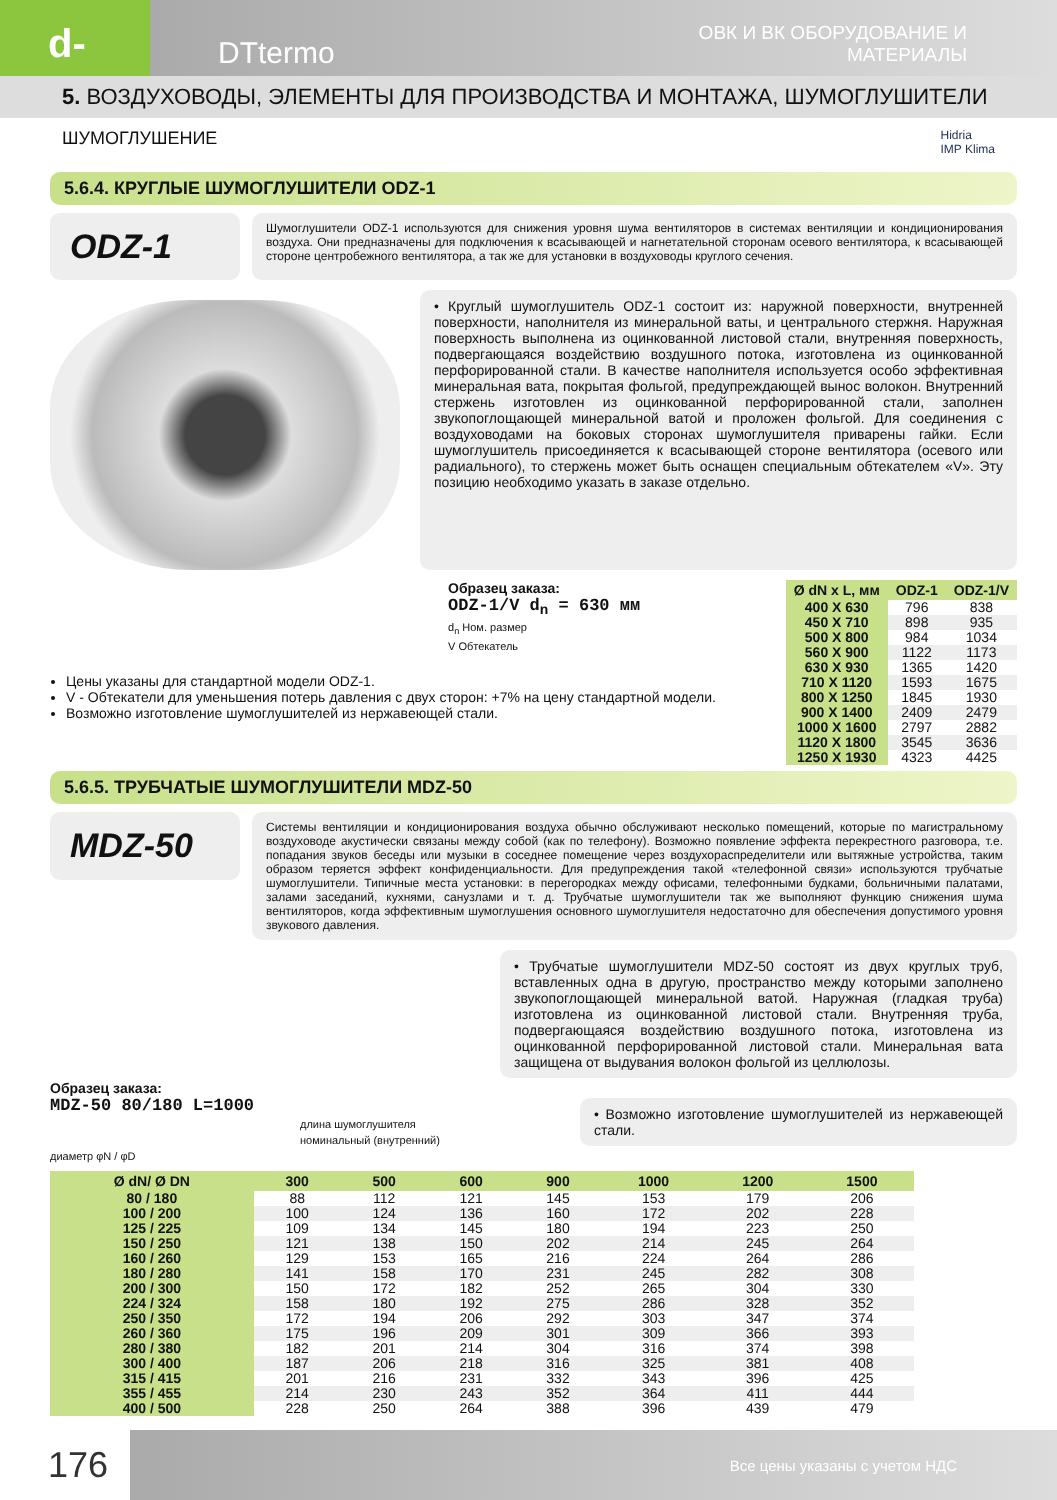d-
DTtermo
ОВК И ВК ОБОРУДОВАНИЕ И МАТЕРИАЛЫ
5. ВОЗДУХОВОДЫ, ЭЛЕМЕНТЫ ДЛЯ ПРОИЗВОДСТВА И МОНТАЖА, ШУМОГЛУШИТЕЛИ
ШУМОГЛУШЕНИЕ Hidria
IMP Klima
5.6.4. КРУГЛЫЕ ШУМОГЛУШИТЕЛИ ODZ-1
ODZ-1
Шумоглушители ODZ-1 используются для снижения уровня шума вентиляторов в системах вентиляции и кондиционирования воздуха. Они предназначены для подключения к всасывающей и нагнетательной сторонам осевого вентилятора, к всасывающей стороне центробежного вентилятора, а так же для установки в воздуховоды круглого сечения.
• Круглый шумоглушитель ODZ-1 состоит из: наружной поверхности, внутренней поверхности, наполнителя из минеральной ваты, и центрального стержня. Наружная поверхность выполнена из оцинкованной листовой стали, внутренняя поверхность, подвергающаяся воздействию воздушного потока, изготовлена из оцинкованной перфорированной стали. В качестве наполнителя используется особо эффективная минеральная вата, покрытая фольгой, предупреждающей вынос волокон. Внутренний стержень изготовлен из оцинкованной перфорированной стали, заполнен звукопоглощающей минеральной ватой и проложен фольгой. Для соединения с воздуховодами на боковых сторонах шумоглушителя приварены гайки. Если шумоглушитель присоединяется к всасывающей стороне вентилятора (осевого или радиального), то стержень может быть оснащен специальным обтекателем «V». Эту позицию необходимо указать в заказе отдельно.
Образец заказа:
ODZ-1/V d<sub>n</sub> = 630 мм
d<sub>n</sub> Ном. размер
V Обтекатель
Цены указаны для стандартной модели ODZ-1.
V - Обтекатели для уменьшения потерь давления с двух сторон: +7% на цену стандартной модели.
Возможно изготовление шумоглушителей из нержавеющей стали.
| Ø dN x L, мм | ODZ-1 | ODZ-1/V |
| --- | --- | --- |
| 400 X 630 | 796 | 838 |
| 450 X 710 | 898 | 935 |
| 500 X 800 | 984 | 1034 |
| 560 X 900 | 1122 | 1173 |
| 630 X 930 | 1365 | 1420 |
| 710 X 1120 | 1593 | 1675 |
| 800 X 1250 | 1845 | 1930 |
| 900 X 1400 | 2409 | 2479 |
| 1000 X 1600 | 2797 | 2882 |
| 1120 X 1800 | 3545 | 3636 |
| 1250 X 1930 | 4323 | 4425 |
5.6.5. ТРУБЧАТЫЕ ШУМОГЛУШИТЕЛИ MDZ-50
MDZ-50
Системы вентиляции и кондиционирования воздуха обычно обслуживают несколько помещений, которые по магистральному воздуховоде акустически связаны между собой (как по телефону). Возможно появление эффекта перекрестного разговора, т.е. попадания звуков беседы или музыки в соседнее помещение через воздухораспределители или вытяжные устройства, таким образом теряется эффект конфиденциальности. Для предупреждения такой «телефонной связи» используются трубчатые шумоглушители. Типичные места установки: в перегородках между офисами, телефонными будками, больничными палатами, залами заседаний, кухнями, санузлами и т. д. Трубчатые шумоглушители так же выполняют функцию снижения шума вентиляторов, когда эффективным шумоглушения основного шумоглушителя недостаточно для обеспечения допустимого уровня звукового давления.
Образец заказа:
MDZ-50 80/180 L=1000
длина шумоглушителя
номинальный (внутренний) диаметр φN / φD
• Трубчатые шумоглушители MDZ-50 состоят из двух круглых труб, вставленных одна в другую, пространство между которыми заполнено звукопоглощающей минеральной ватой. Наружная (гладкая труба) изготовлена из оцинкованной листовой стали. Внутренняя труба, подвергающаяся воздействию воздушного потока, изготовлена из оцинкованной перфорированной листовой стали. Минеральная вата защищена от выдувания волокон фольгой из целлюлозы.
• Возможно изготовление шумоглушителей из нержавеющей стали.
| Ø dN/ Ø DN | 300 | 500 | 600 | 900 | 1000 | 1200 | 1500 |
| --- | --- | --- | --- | --- | --- | --- | --- |
| 80 / 180 | 88 | 112 | 121 | 145 | 153 | 179 | 206 |
| 100 / 200 | 100 | 124 | 136 | 160 | 172 | 202 | 228 |
| 125 / 225 | 109 | 134 | 145 | 180 | 194 | 223 | 250 |
| 150 / 250 | 121 | 138 | 150 | 202 | 214 | 245 | 264 |
| 160 / 260 | 129 | 153 | 165 | 216 | 224 | 264 | 286 |
| 180 / 280 | 141 | 158 | 170 | 231 | 245 | 282 | 308 |
| 200 / 300 | 150 | 172 | 182 | 252 | 265 | 304 | 330 |
| 224 / 324 | 158 | 180 | 192 | 275 | 286 | 328 | 352 |
| 250 / 350 | 172 | 194 | 206 | 292 | 303 | 347 | 374 |
| 260 / 360 | 175 | 196 | 209 | 301 | 309 | 366 | 393 |
| 280 / 380 | 182 | 201 | 214 | 304 | 316 | 374 | 398 |
| 300 / 400 | 187 | 206 | 218 | 316 | 325 | 381 | 408 |
| 315 / 415 | 201 | 216 | 231 | 332 | 343 | 396 | 425 |
| 355 / 455 | 214 | 230 | 243 | 352 | 364 | 411 | 444 |
| 400 / 500 | 228 | 250 | 264 | 388 | 396 | 439 | 479 |
176 Все цены указаны с учетом НДС